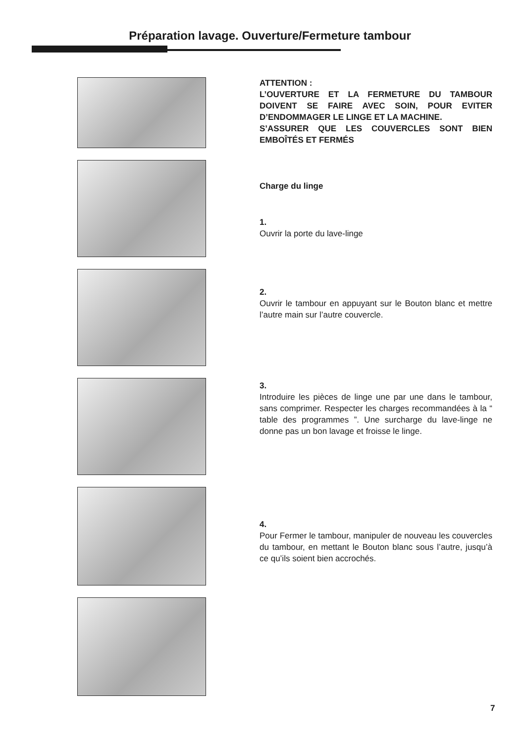Préparation lavage. Ouverture/Fermeture tambour
ATTENTION :
L’OUVERTURE ET LA FERMETURE DU TAMBOUR DOIVENT SE FAIRE AVEC SOIN, POUR EVITER D’ENDOMMAGER LE LINGE ET LA MACHINE.
S’ASSURER QUE LES COUVERCLES SONT BIEN EMBOÎTÉS ET FERMÉS
Charge du linge
1.
Ouvrir la porte du lave-linge
2.
Ouvrir le tambour en appuyant sur le Bouton blanc et mettre l’autre main sur l’autre couvercle.
3.
Introduire les pièces de linge une par une dans le tambour, sans comprimer. Respecter les charges recommandées à la “ table des programmes ”. Une surcharge du lave-linge ne donne pas un bon lavage et froisse le linge.
4.
Pour Fermer le tambour, manipuler de nouveau les couvercles du tambour, en mettant le Bouton blanc sous l’autre, jusqu’à ce qu’ils soient bien accrochés.
7